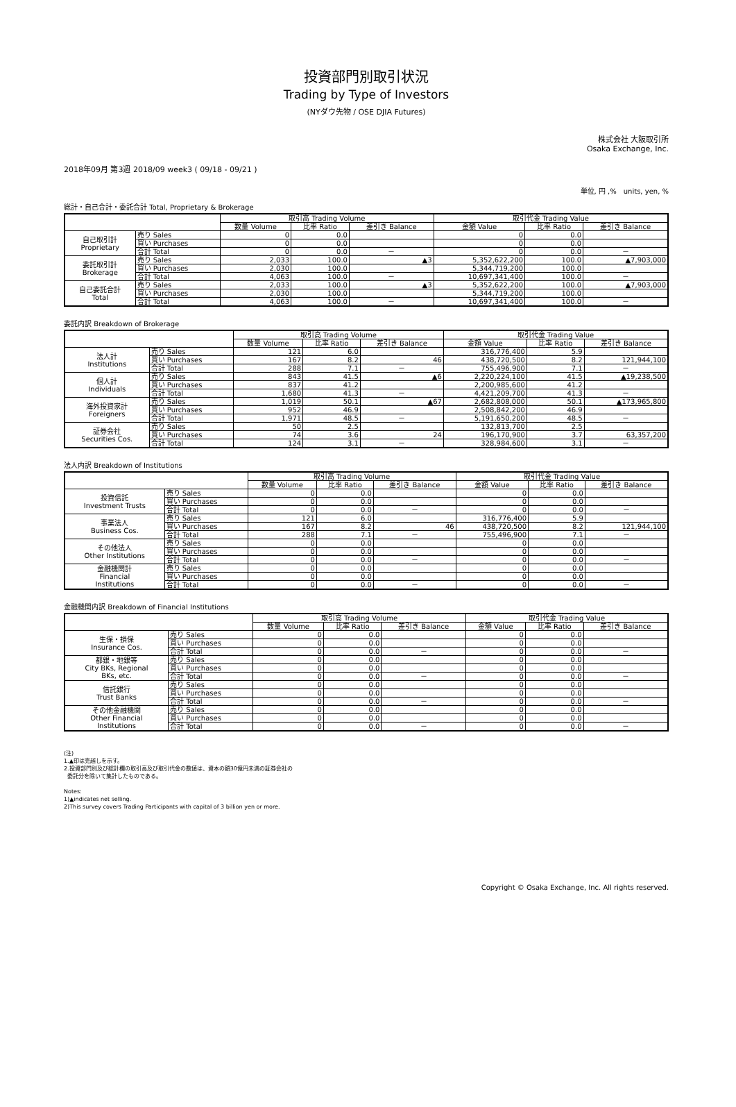投資部門別取引状況
Trading by Type of Investors
(NYダウ先物 / OSE DJIA Futures)
株式会社 大阪取引所
Osaka Exchange, Inc.
2018年09月 第3週 2018/09 week3 ( 09/18 - 09/21 )
単位, 円 ,%　units, yen, %
総計・自己合計・委託合計 Total, Proprietary & Brokerage
| | | 取引高 Trading Volume | | | 取引代金 Trading Value | | |
| --- | --- | --- | --- | --- | --- | --- | --- |
| | | 数量 Volume | 比率 Ratio | 差引き Balance | 金額 Value | 比率 Ratio | 差引き Balance |
| 自己取引計 Proprietary | 売り Sales | 0 | 0.0 | | 0 | 0.0 | |
| | 買い Purchases | 0 | 0.0 | | 0 | 0.0 | |
| | 合計 Total | 0 | 0.0 | － | 0 | 0.0 | － |
| 委託取引計 Brokerage | 売り Sales | 2,033 | 100.0 | ▲3 | 5,352,622,200 | 100.0 | ▲7,903,000 |
| | 買い Purchases | 2,030 | 100.0 | | 5,344,719,200 | 100.0 | |
| | 合計 Total | 4,063 | 100.0 | － | 10,697,341,400 | 100.0 | － |
| 自己委託合計 Total | 売り Sales | 2,033 | 100.0 | ▲3 | 5,352,622,200 | 100.0 | ▲7,903,000 |
| | 買い Purchases | 2,030 | 100.0 | | 5,344,719,200 | 100.0 | |
| | 合計 Total | 4,063 | 100.0 | － | 10,697,341,400 | 100.0 | － |
委託内訳 Breakdown of Brokerage
| | | 取引高 Trading Volume | | | 取引代金 Trading Value | | |
| --- | --- | --- | --- | --- | --- | --- | --- |
| | | 数量 Volume | 比率 Ratio | 差引き Balance | 金額 Value | 比率 Ratio | 差引き Balance |
| 法人計 Institutions | 売り Sales | 121 | 6.0 | | 316,776,400 | 5.9 | |
| | 買い Purchases | 167 | 8.2 | 46 | 438,720,500 | 8.2 | 121,944,100 |
| | 合計 Total | 288 | 7.1 | － | 755,496,900 | 7.1 | － |
| 個人計 Individuals | 売り Sales | 843 | 41.5 | ▲6 | 2,220,224,100 | 41.5 | ▲19,238,500 |
| | 買い Purchases | 837 | 41.2 | | 2,200,985,600 | 41.2 | |
| | 合計 Total | 1,680 | 41.3 | － | 4,421,209,700 | 41.3 | － |
| 海外投資家計 Foreigners | 売り Sales | 1,019 | 50.1 | ▲67 | 2,682,808,000 | 50.1 | ▲173,965,800 |
| | 買い Purchases | 952 | 46.9 | | 2,508,842,200 | 46.9 | |
| | 合計 Total | 1,971 | 48.5 | － | 5,191,650,200 | 48.5 | － |
| 証券会社 Securities Cos. | 売り Sales | 50 | 2.5 | | 132,813,700 | 2.5 | |
| | 買い Purchases | 74 | 3.6 | 24 | 196,170,900 | 3.7 | 63,357,200 |
| | 合計 Total | 124 | 3.1 | － | 328,984,600 | 3.1 | － |
法人内訳 Breakdown of Institutions
| | | 取引高 Trading Volume | | | 取引代金 Trading Value | | |
| --- | --- | --- | --- | --- | --- | --- | --- |
| | | 数量 Volume | 比率 Ratio | 差引き Balance | 金額 Value | 比率 Ratio | 差引き Balance |
| 投資信託 Investment Trusts | 売り Sales | 0 | 0.0 | | 0 | 0.0 | |
| | 買い Purchases | 0 | 0.0 | | 0 | 0.0 | |
| | 合計 Total | 0 | 0.0 | － | 0 | 0.0 | － |
| 事業法人 Business Cos. | 売り Sales | 121 | 6.0 | | 316,776,400 | 5.9 | |
| | 買い Purchases | 167 | 8.2 | 46 | 438,720,500 | 8.2 | 121,944,100 |
| | 合計 Total | 288 | 7.1 | － | 755,496,900 | 7.1 | － |
| その他法人 Other Institutions | 売り Sales | 0 | 0.0 | | 0 | 0.0 | |
| | 買い Purchases | 0 | 0.0 | | 0 | 0.0 | |
| | 合計 Total | 0 | 0.0 | － | 0 | 0.0 | － |
| 金融機関計 Financial Institutions | 売り Sales | 0 | 0.0 | | 0 | 0.0 | |
| | 買い Purchases | 0 | 0.0 | | 0 | 0.0 | |
| | 合計 Total | 0 | 0.0 | － | 0 | 0.0 | － |
金融機関内訳 Breakdown of Financial Institutions
| | | 取引高 Trading Volume | | | 取引代金 Trading Value | | |
| --- | --- | --- | --- | --- | --- | --- | --- |
| | | 数量 Volume | 比率 Ratio | 差引き Balance | 金額 Value | 比率 Ratio | 差引き Balance |
| 生保・損保 Insurance Cos. | 売り Sales | 0 | 0.0 | | 0 | 0.0 | |
| | 買い Purchases | 0 | 0.0 | | 0 | 0.0 | |
| | 合計 Total | 0 | 0.0 | － | 0 | 0.0 | － |
| 都銀・地銀等 City BKs, Regional BKs, etc. | 売り Sales | 0 | 0.0 | | 0 | 0.0 | |
| | 買い Purchases | 0 | 0.0 | | 0 | 0.0 | |
| | 合計 Total | 0 | 0.0 | － | 0 | 0.0 | － |
| 信託銀行 Trust Banks | 売り Sales | 0 | 0.0 | | 0 | 0.0 | |
| | 買い Purchases | 0 | 0.0 | | 0 | 0.0 | |
| | 合計 Total | 0 | 0.0 | － | 0 | 0.0 | － |
| その他金融機関 Other Financial Institutions | 売り Sales | 0 | 0.0 | | 0 | 0.0 | |
| | 買い Purchases | 0 | 0.0 | | 0 | 0.0 | |
| | 合計 Total | 0 | 0.0 | － | 0 | 0.0 | － |
(注)
1.▲印は売越しを示す。
2.投資部門別及び総計欄の取引高及び取引代金の数値は、資本の額30億円未満の証券会社の
委託分を除いて集計したものである。
Notes:
1)▲indicates net selling.
2)This survey covers Trading Participants with capital of 3 billion yen or more.
Copyright © Osaka Exchange, Inc. All rights reserved.